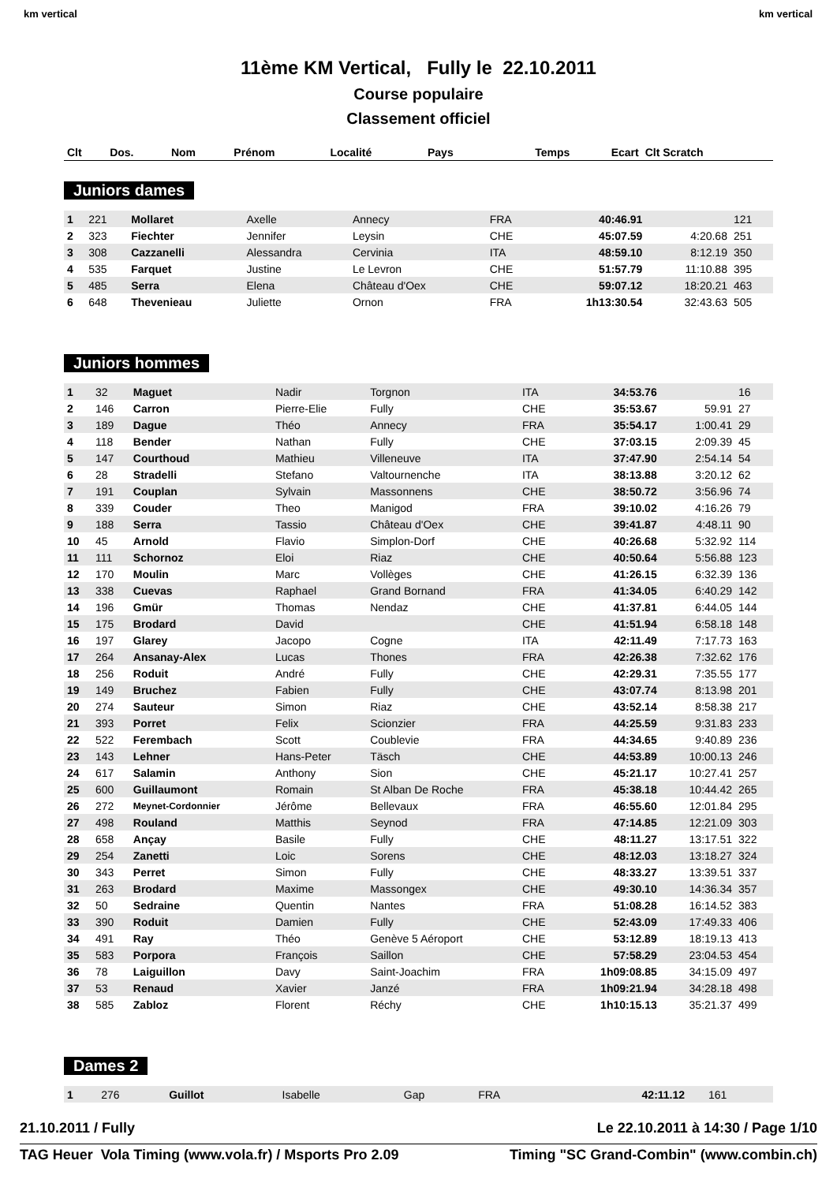km vertical km vertical
11ème KM Vertical, Fully le 22.10.2011
Course populaire
Classement officiel
| Clt | Dos. | Nom | Prénom | Localité | Pays | Temps | Ecart | Clt Scratch |
| --- | --- | --- | --- | --- | --- | --- | --- | --- |
Juniors dames
| 1 | 221 | Mollaret | Axelle | Annecy | FRA | 40:46.91 | | 121 |
| 2 | 323 | Fiechter | Jennifer | Leysin | CHE | 45:07.59 | 4:20.68 | 251 |
| 3 | 308 | Cazzanelli | Alessandra | Cervinia | ITA | 48:59.10 | 8:12.19 | 350 |
| 4 | 535 | Farquet | Justine | Le Levron | CHE | 51:57.79 | 11:10.88 | 395 |
| 5 | 485 | Serra | Elena | Château d'Oex | CHE | 59:07.12 | 18:20.21 | 463 |
| 6 | 648 | Thevenieau | Juliette | Ornon | FRA | 1h13:30.54 | 32:43.63 | 505 |
Juniors hommes
| 1 | 32 | Maguet | Nadir | Torgnon | ITA | 34:53.76 | | 16 |
| 2 | 146 | Carron | Pierre-Elie | Fully | CHE | 35:53.67 | 59.91 | 27 |
| 3 | 189 | Dague | Théo | Annecy | FRA | 35:54.17 | 1:00.41 | 29 |
| 4 | 118 | Bender | Nathan | Fully | CHE | 37:03.15 | 2:09.39 | 45 |
| 5 | 147 | Courthoud | Mathieu | Villeneuve | ITA | 37:47.90 | 2:54.14 | 54 |
| 6 | 28 | Stradelli | Stefano | Valtournenche | ITA | 38:13.88 | 3:20.12 | 62 |
| 7 | 191 | Couplan | Sylvain | Massonnens | CHE | 38:50.72 | 3:56.96 | 74 |
| 8 | 339 | Couder | Theo | Manigod | FRA | 39:10.02 | 4:16.26 | 79 |
| 9 | 188 | Serra | Tassio | Château d'Oex | CHE | 39:41.87 | 4:48.11 | 90 |
| 10 | 45 | Arnold | Flavio | Simplon-Dorf | CHE | 40:26.68 | 5:32.92 | 114 |
| 11 | 111 | Schornoz | Eloi | Riaz | CHE | 40:50.64 | 5:56.88 | 123 |
| 12 | 170 | Moulin | Marc | Vollèges | CHE | 41:26.15 | 6:32.39 | 136 |
| 13 | 338 | Cuevas | Raphael | Grand Bornand | FRA | 41:34.05 | 6:40.29 | 142 |
| 14 | 196 | Gmür | Thomas | Nendaz | CHE | 41:37.81 | 6:44.05 | 144 |
| 15 | 175 | Brodard | David | | CHE | 41:51.94 | 6:58.18 | 148 |
| 16 | 197 | Glarey | Jacopo | Cogne | ITA | 42:11.49 | 7:17.73 | 163 |
| 17 | 264 | Ansanay-Alex | Lucas | Thones | FRA | 42:26.38 | 7:32.62 | 176 |
| 18 | 256 | Roduit | André | Fully | CHE | 42:29.31 | 7:35.55 | 177 |
| 19 | 149 | Bruchez | Fabien | Fully | CHE | 43:07.74 | 8:13.98 | 201 |
| 20 | 274 | Sauteur | Simon | Riaz | CHE | 43:52.14 | 8:58.38 | 217 |
| 21 | 393 | Porret | Felix | Scionzier | FRA | 44:25.59 | 9:31.83 | 233 |
| 22 | 522 | Ferembach | Scott | Coublevie | FRA | 44:34.65 | 9:40.89 | 236 |
| 23 | 143 | Lehner | Hans-Peter | Täsch | CHE | 44:53.89 | 10:00.13 | 246 |
| 24 | 617 | Salamin | Anthony | Sion | CHE | 45:21.17 | 10:27.41 | 257 |
| 25 | 600 | Guillaumont | Romain | St Alban De Roche | FRA | 45:38.18 | 10:44.42 | 265 |
| 26 | 272 | Meynet-Cordonnier | Jérôme | Bellevaux | FRA | 46:55.60 | 12:01.84 | 295 |
| 27 | 498 | Rouland | Matthis | Seynod | FRA | 47:14.85 | 12:21.09 | 303 |
| 28 | 658 | Ançay | Basile | Fully | CHE | 48:11.27 | 13:17.51 | 322 |
| 29 | 254 | Zanetti | Loic | Sorens | CHE | 48:12.03 | 13:18.27 | 324 |
| 30 | 343 | Perret | Simon | Fully | CHE | 48:33.27 | 13:39.51 | 337 |
| 31 | 263 | Brodard | Maxime | Massongex | CHE | 49:30.10 | 14:36.34 | 357 |
| 32 | 50 | Sedraine | Quentin | Nantes | FRA | 51:08.28 | 16:14.52 | 383 |
| 33 | 390 | Roduit | Damien | Fully | CHE | 52:43.09 | 17:49.33 | 406 |
| 34 | 491 | Ray | Théo | Genève 5 Aéroport | CHE | 53:12.89 | 18:19.13 | 413 |
| 35 | 583 | Porpora | François | Saillon | CHE | 57:58.29 | 23:04.53 | 454 |
| 36 | 78 | Laiguillon | Davy | Saint-Joachim | FRA | 1h09:08.85 | 34:15.09 | 497 |
| 37 | 53 | Renaud | Xavier | Janzé | FRA | 1h09:21.94 | 34:28.18 | 498 |
| 38 | 585 | Zabloz | Florent | Réchy | CHE | 1h10:15.13 | 35:21.37 | 499 |
Dames 2
| 1 | 276 | Guillot | Isabelle | Gap | FRA | 42:11.12 | | 161 |
21.10.2011 / Fully Le 22.10.2011 à 14:30 / Page 1/10
TAG Heuer Vola Timing (www.vola.fr) / Msports Pro 2.09 Timing "SC Grand-Combin" (www.combin.ch)